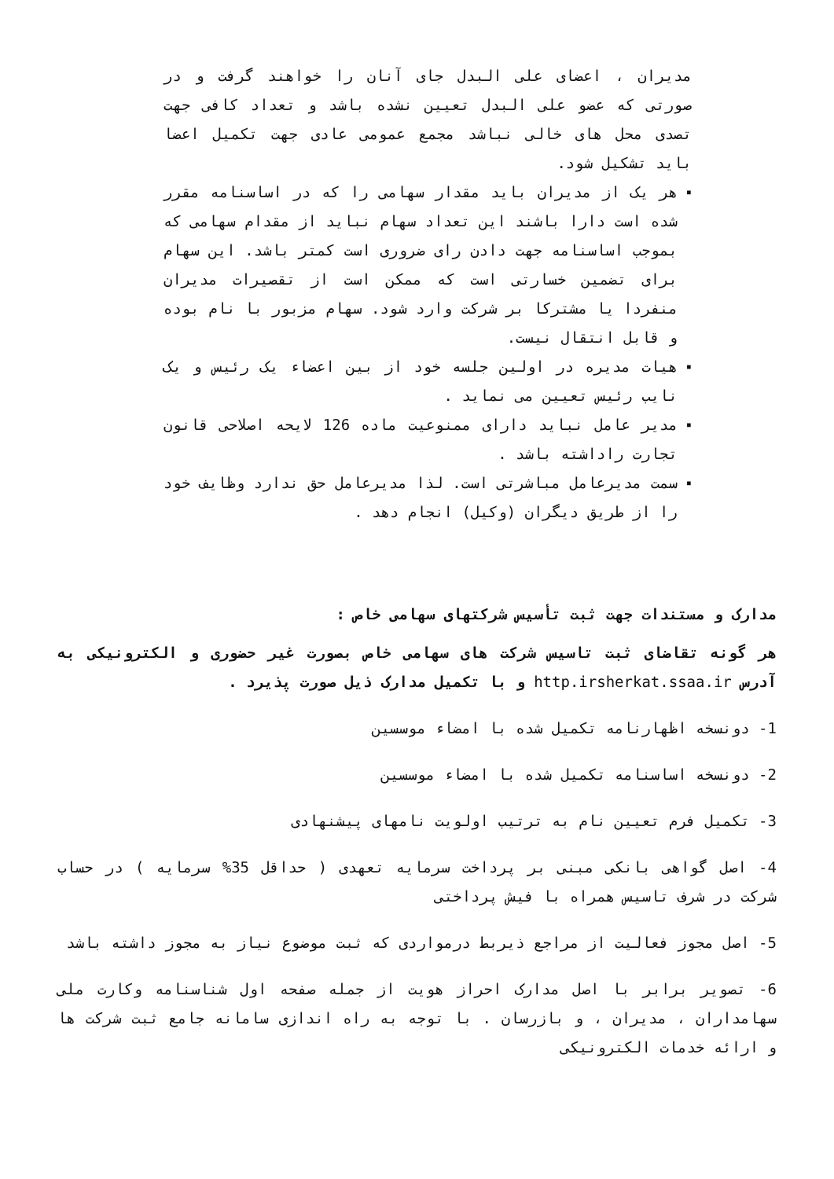مدیران ، اعضای علی البدل جای آنان را خواهند گرفت و در صورتی که عضو علی البدل تعیین نشده باشد و تعداد کافی جهت تصدی محل های خالی نباشد مجمع عمومی عادی جهت تکمیل اعضا باید تشکیل شود.
▪
هر یک از مدیران باید مقدار سهامی را که در اساسنامه مقرر شده است دارا باشند این تعداد سهام نباید از مقدام سهامی که بموجب اساسنامه جهت دادن رای ضروری است کمتر باشد. این سهام برای تضمین خسارتی است که ممکن است از تقصیرات مدیران منفردا یا مشترکا بر شرکت وارد شود. سهام مزبور با نام بوده و قابل انتقال نیست.
▪
هیات مدیره در اولین جلسه خود از بین اعضاء یک رئیس و یک نایب رئیس تعیین می نماید .
▪
مدیر عامل نباید دارای ممنوعیت ماده 126 لایحه اصلاحی قانون تجارت راداشته باشد .
▪
سمت مدیرعامل مباشرتی است. لذا مدیرعامل حق ندارد وظایف خود را از طریق دیگران (وکیل) انجام دهد .
مدارک و مستندات جهت ثبت تأسیس شرکتهای سهامی خاص :
هر گونه تقاضای ثبت تاسیس شرکت های سهامی خاص بصورت غیر حضوری و الکترونیکی به آدرس http.irsherkat.ssaa.ir و با تکمیل مدارک ذیل صورت پذیرد .
1- دونسخه اظهارنامه تکمیل شده با امضاء موسسین
2- دونسخه اساسنامه تکمیل شده با امضاء موسسین
3- تکمیل فرم تعیین نام به ترتیب اولویت نامهای پیشنهادی
4- اصل گواهی بانکی مبنی بر پرداخت سرمایه تعهدی ( حداقل 35% سرمایه ) در حساب شرکت در شرف تاسیس همراه با فیش پرداختی
5- اصل مجوز فعالیت از مراجع ذیربط درمواردی که ثبت موضوع نیاز به مجوز داشته باشد
6- تصویر برابر با اصل مدارک احراز هویت از جمله صفحه اول شناسنامه وکارت ملی سهامداران ، مدیران ، و بازرسان . با توجه به راه اندازی سامانه جامع ثبت شرکت ها و ارائه خدمات الکترونیکی